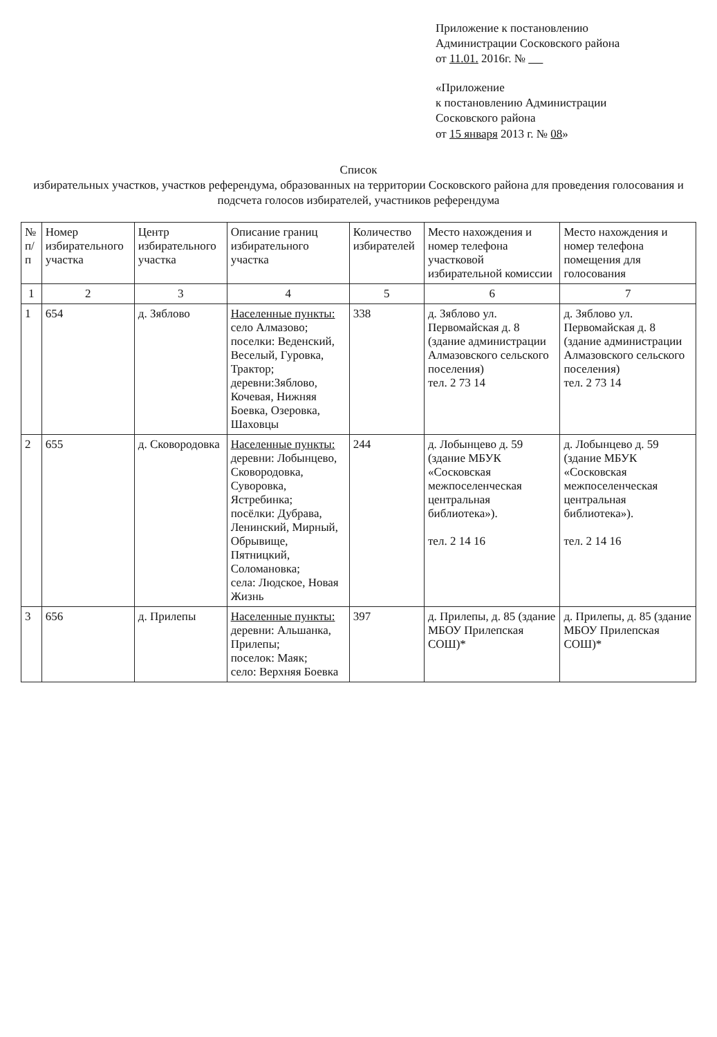Приложение к постановлению
Администрации Сосковского района
от 11.01. 2016г. №
«Приложение
к постановлению Администрации
Сосковского района
от 15 января 2013 г. № 08»
Список
избирательных участков, участков референдума, образованных на территории Сосковского района для проведения голосования и подсчета голосов избирателей, участников референдума
| № п/п | Номер избирательного участка | Центр избирательного участка | Описание границ избирательного участка | Количество избирателей | Место нахождения и номер телефона участковой избирательной комиссии | Место нахождения и номер телефона помещения для голосования |
| --- | --- | --- | --- | --- | --- | --- |
| 1 | 2 | 3 | 4 | 5 | 6 | 7 |
| 1 | 654 | д. Зяблово | Населенные пункты: село Алмазово; поселки: Веденский, Веселый, Гуровка, Трактор; деревни:Зяблово, Кочевая, Нижняя Боевка, Озеровка, Шаховцы | 338 | д. Зяблово ул. Первомайская д. 8 (здание администрации Алмазовского сельского поселения) тел. 2 73 14 | д. Зяблово ул. Первомайская д. 8 (здание администрации Алмазовского сельского поселения) тел. 2 73 14 |
| 2 | 655 | д. Сковородовка | Населенные пункты: деревни: Лобынцево, Сковородовка, Суворовка, Ястребинка; посёлки: Дубрава, Ленинский, Мирный, Обрывище, Пятницкий, Соломановка; села: Людское, Новая Жизнь | 244 | д. Лобынцево д. 59 (здание МБУК «Сосковская межпоселенческая центральная библиотека»). тел. 2 14 16 | д. Лобынцево д. 59 (здание МБУК «Сосковская межпоселенческая центральная библиотека»). тел. 2 14 16 |
| 3 | 656 | д. Прилепы | Населенные пункты: деревни: Альшанка, Прилепы; поселок: Маяк; село: Верхняя Боевка | 397 | д. Прилепы, д. 85 (здание МБОУ Прилепская СОШ)* | д. Прилепы, д. 85 (здание МБОУ Прилепская СОШ)* |